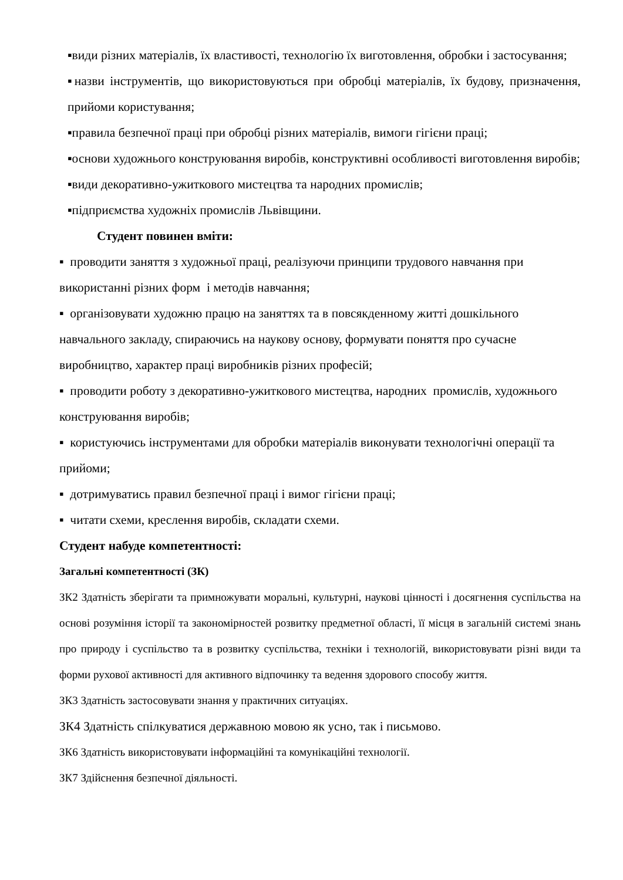▪види різних матеріалів, їх властивості, технологію їх виготовлення, обробки і застосування;
▪назви інструментів, що використовуються при обробці матеріалів, їх будову, призначення, прийоми користування;
▪правила безпечної праці при обробці різних матеріалів, вимоги гігієни праці;
▪основи художнього конструювання виробів, конструктивні особливості виготовлення виробів;
▪види декоративно-ужиткового мистецтва та народних промислів;
▪підприємства художніх промислів Львівщини.
Студент повинен вміти:
▪ проводити заняття з художньої праці, реалізуючи принципи трудового навчання при використанні різних форм і методів навчання;
▪ організовувати художню працю на заняттях та в повсякденному житті дошкільного навчального закладу, спираючись на наукову основу, формувати поняття про сучасне виробництво, характер праці виробників різних професій;
▪ проводити роботу з декоративно-ужиткового мистецтва, народних промислів, художнього конструювання виробів;
▪ користуючись інструментами для обробки матеріалів виконувати технологічні операції та прийоми;
▪ дотримуватись правил безпечної праці і вимог гігієни праці;
▪ читати схеми, креслення виробів, складати схеми.
Студент набуде компетентності:
Загальні компетентності (ЗК)
ЗК2 Здатність зберігати та примножувати моральні, культурні, наукові цінності і досягнення суспільства на основі розуміння історії та закономірностей розвитку предметної області, її місця в загальній системі знань про природу і суспільство та в розвитку суспільства, техніки і технологій, використовувати різні види та форми рухової активності для активного відпочинку та ведення здорового способу життя.
ЗК3 Здатність застосовувати знання у практичних ситуаціях.
ЗК4 Здатність спілкуватися державною мовою як усно, так і письмово.
ЗК6 Здатність використовувати інформаційні та комунікаційні технології.
ЗК7 Здійснення безпечної діяльності.